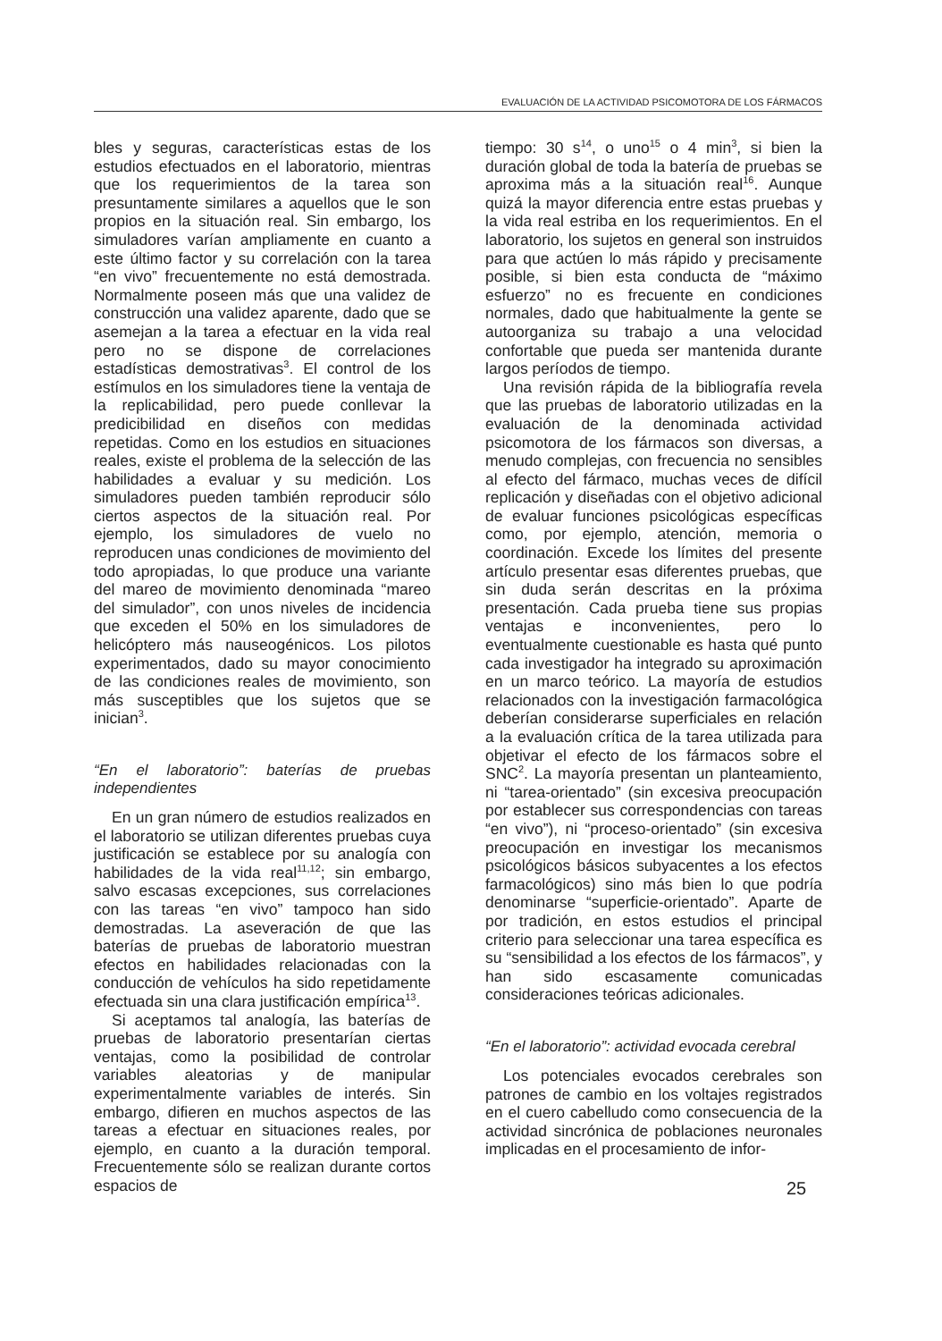EVALUACIÓN DE LA ACTIVIDAD PSICOMOTORA DE LOS FÁRMACOS
bles y seguras, características estas de los estudios efectuados en el laboratorio, mientras que los requerimientos de la tarea son presuntamente similares a aquellos que le son propios en la situación real. Sin embargo, los simuladores varían ampliamente en cuanto a este último factor y su correlación con la tarea “en vivo” frecuentemente no está demostrada. Normalmente poseen más que una validez de construcción una validez aparente, dado que se asemejan a la tarea a efectuar en la vida real pero no se dispone de correlaciones estadísticas demostrativas<sup>3</sup>. El control de los estímulos en los simuladores tiene la ventaja de la replicabilidad, pero puede conllevar la predicibilidad en diseños con medidas repetidas. Como en los estudios en situaciones reales, existe el problema de la selección de las habilidades a evaluar y su medición. Los simuladores pueden también reproducir sólo ciertos aspectos de la situación real. Por ejemplo, los simuladores de vuelo no reproducen unas condiciones de movimiento del todo apropiadas, lo que produce una variante del mareo de movimiento denominada “mareo del simulador”, con unos niveles de incidencia que exceden el 50% en los simuladores de helicóptero más nauseogénicos. Los pilotos experimentados, dado su mayor conocimiento de las condiciones reales de movimiento, son más susceptibles que los sujetos que se inician<sup>3</sup>.
“En el laboratorio”: baterías de pruebas independientes
En un gran número de estudios realizados en el laboratorio se utilizan diferentes pruebas cuya justificación se establece por su analogía con habilidades de la vida real<sup>11,12</sup>; sin embargo, salvo escasas excepciones, sus correlaciones con las tareas “en vivo” tampoco han sido demostradas. La aseveración de que las baterías de pruebas de laboratorio muestran efectos en habilidades relacionadas con la conducción de vehículos ha sido repetidamente efectuada sin una clara justificación empírica<sup>13</sup>.
Si aceptamos tal analogía, las baterías de pruebas de laboratorio presentarían ciertas ventajas, como la posibilidad de controlar variables aleatorias y de manipular experimentalmente variables de interés. Sin embargo, difieren en muchos aspectos de las tareas a efectuar en situaciones reales, por ejemplo, en cuanto a la duración temporal. Frecuentemente sólo se realizan durante cortos espacios de
tiempo: 30 s<sup>14</sup>, o uno<sup>15</sup> o 4 min<sup>3</sup>, si bien la duración global de toda la batería de pruebas se aproxima más a la situación real<sup>16</sup>. Aunque quizá la mayor diferencia entre estas pruebas y la vida real estriba en los requerimientos. En el laboratorio, los sujetos en general son instruidos para que actúen lo más rápido y precisamente posible, si bien esta conducta de “máximo esfuerzo” no es frecuente en condiciones normales, dado que habitualmente la gente se autoorganiza su trabajo a una velocidad confortable que pueda ser mantenida durante largos períodos de tiempo.
Una revisión rápida de la bibliografía revela que las pruebas de laboratorio utilizadas en la evaluación de la denominada actividad psicomotora de los fármacos son diversas, a menudo complejas, con frecuencia no sensibles al efecto del fármaco, muchas veces de difícil replicación y diseñadas con el objetivo adicional de evaluar funciones psicológicas específicas como, por ejemplo, atención, memoria o coordinación. Excede los límites del presente artículo presentar esas diferentes pruebas, que sin duda serán descritas en la próxima presentación. Cada prueba tiene sus propias ventajas e inconvenientes, pero lo eventualmente cuestionable es hasta qué punto cada investigador ha integrado su aproximación en un marco teórico. La mayoría de estudios relacionados con la investigación farmacológica deberían considerarse superficiales en relación a la evaluación crítica de la tarea utilizada para objetivar el efecto de los fármacos sobre el SNC<sup>2</sup>. La mayoría presentan un planteamiento, ni “tarea-orientado” (sin excesiva preocupación por establecer sus correspondencias con tareas “en vivo”), ni “proceso-orientado” (sin excesiva preocupación en investigar los mecanismos psicológicos básicos subyacentes a los efectos farmacológicos) sino más bien lo que podría denominarse “superficie-orientado”. Aparte de por tradición, en estos estudios el principal criterio para seleccionar una tarea específica es su “sensibilidad a los efectos de los fármacos”, y han sido escasamente comunicadas consideraciones teóricas adicionales.
“En el laboratorio”: actividad evocada cerebral
Los potenciales evocados cerebrales son patrones de cambio en los voltajes registrados en el cuero cabelludo como consecuencia de la actividad sincrónica de poblaciones neuronales implicadas en el procesamiento de infor-
25